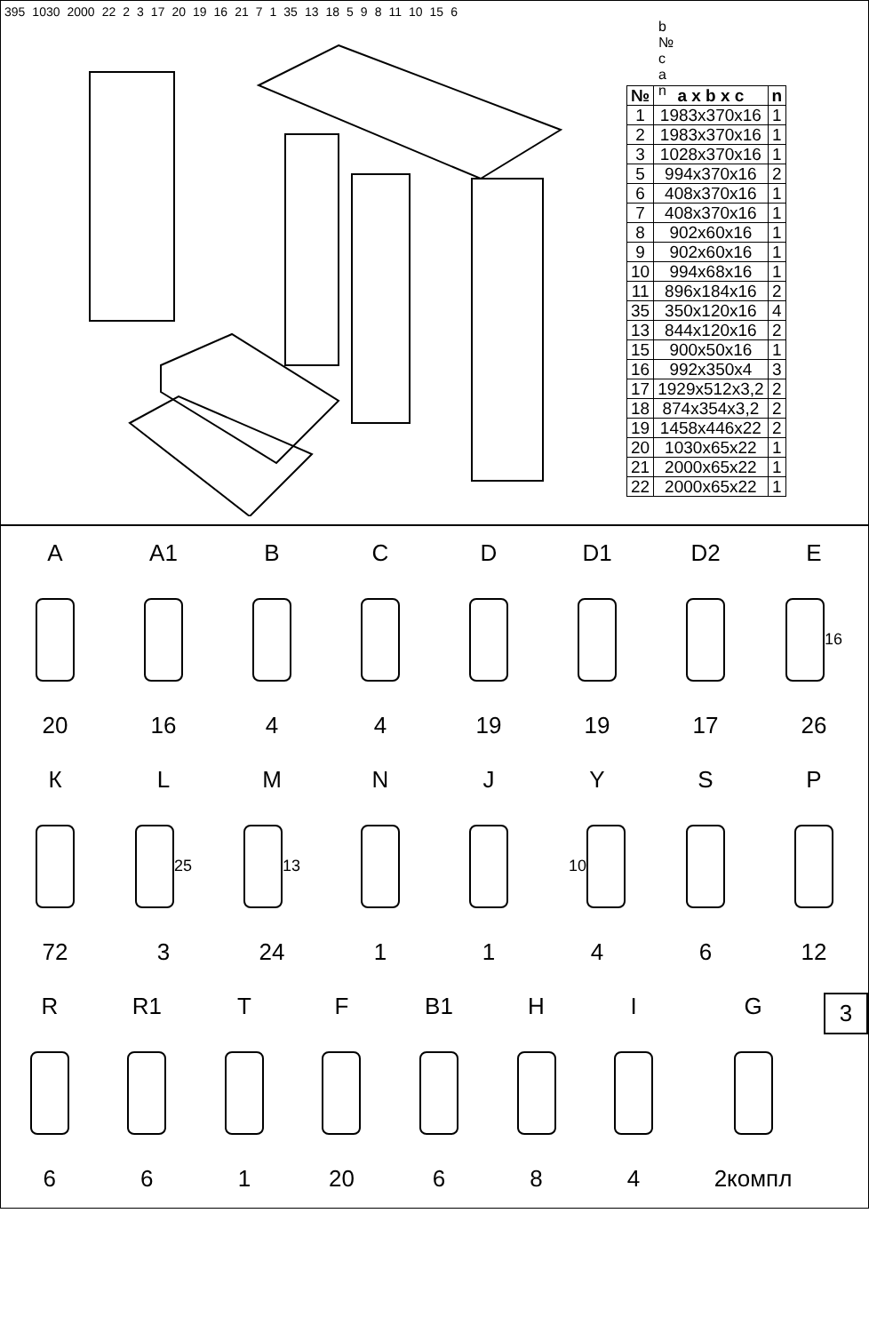395 1030 2000 22 2 3 17 20 19 16 21 7 1 35 13 18 5 9 8 11 10 15 6
b № c a n
| № | a x b x c | n |
| --- | --- | --- |
| 1 | 1983x370x16 | 1 |
| 2 | 1983x370x16 | 1 |
| 3 | 1028x370x16 | 1 |
| 5 | 994x370x16 | 2 |
| 6 | 408x370x16 | 1 |
| 7 | 408x370x16 | 1 |
| 8 | 902x60x16 | 1 |
| 9 | 902x60x16 | 1 |
| 10 | 994x68x16 | 1 |
| 11 | 896x184x16 | 2 |
| 35 | 350x120x16 | 4 |
| 13 | 844x120x16 | 2 |
| 15 | 900x50x16 | 1 |
| 16 | 992x350x4 | 3 |
| 17 | 1929x512x3,2 | 2 |
| 18 | 874x354x3,2 | 2 |
| 19 | 1458x446x22 | 2 |
| 20 | 1030x65x22 | 1 |
| 21 | 2000x65x22 | 1 |
| 22 | 2000x65x22 | 1 |
A
20
A1
16
B
4
C
4
D
19
D1
19
D2
17
E
16
26
К
72
L
25
3
M
13
24
N
1
J
1
Y
10
4
S
6
P
12
R
6
R1
6
T
1
F
20
B1
6
H
8
I
4
G
2компл
3